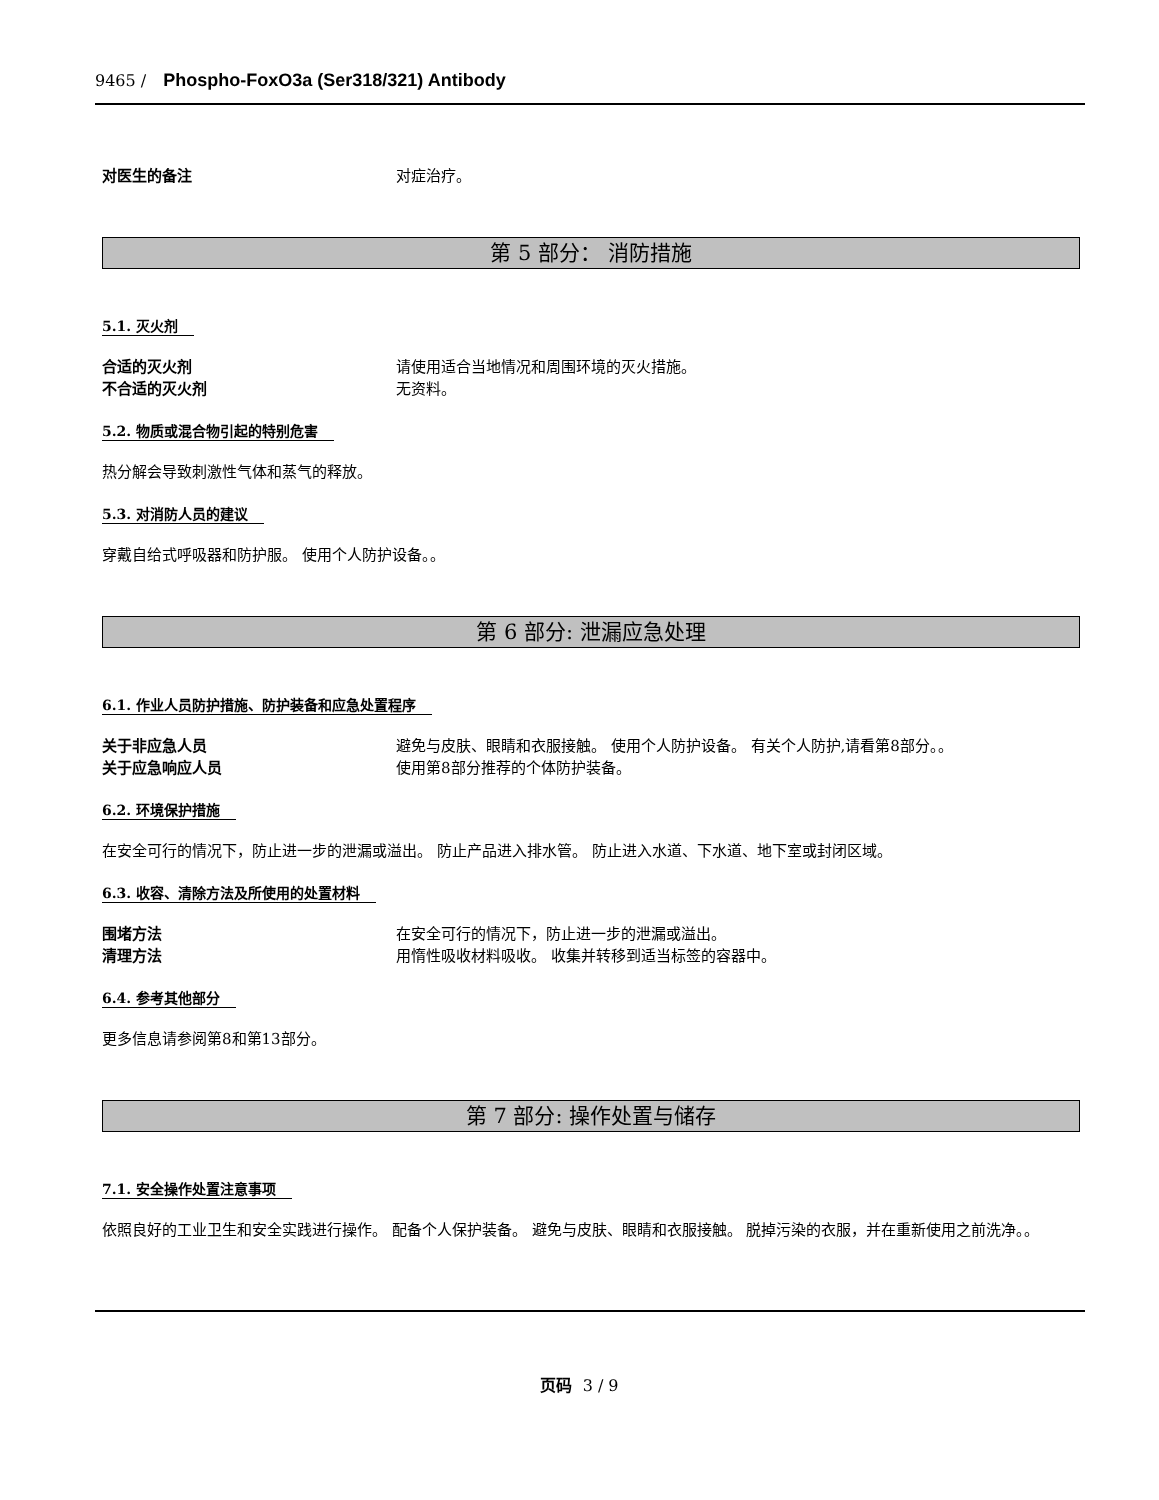9465 / Phospho-FoxO3a (Ser318/321) Antibody
对医生的备注 对症治疗。
第 5 部分： 消防措施
5.1. 灭火剂
合适的灭火剂 请使用适合当地情况和周围环境的灭火措施。
不合适的灭火剂 无资料。
5.2. 物质或混合物引起的特别危害
热分解会导致刺激性气体和蒸气的释放。
5.3. 对消防人员的建议
穿戴自给式呼吸器和防护服。 使用个人防护设备。。
第 6 部分: 泄漏应急处理
6.1. 作业人员防护措施、防护装备和应急处置程序
关于非应急人员 避免与皮肤、眼睛和衣服接触。 使用个人防护设备。 有关个人防护,请看第8部分。。
关于应急响应人员 使用第8部分推荐的个体防护装备。
6.2. 环境保护措施
在安全可行的情况下，防止进一步的泄漏或溢出。 防止产品进入排水管。 防止进入水道、下水道、地下室或封闭区域。
6.3. 收容、清除方法及所使用的处置材料
围堵方法 在安全可行的情况下，防止进一步的泄漏或溢出。
清理方法 用惰性吸收材料吸收。 收集并转移到适当标签的容器中。
6.4. 参考其他部分
更多信息请参阅第8和第13部分。
第 7 部分: 操作处置与储存
7.1. 安全操作处置注意事项
依照良好的工业卫生和安全实践进行操作。 配备个人保护装备。 避免与皮肤、眼睛和衣服接触。 脱掉污染的衣服，并在重新使用之前洗净。。
页码 3 / 9